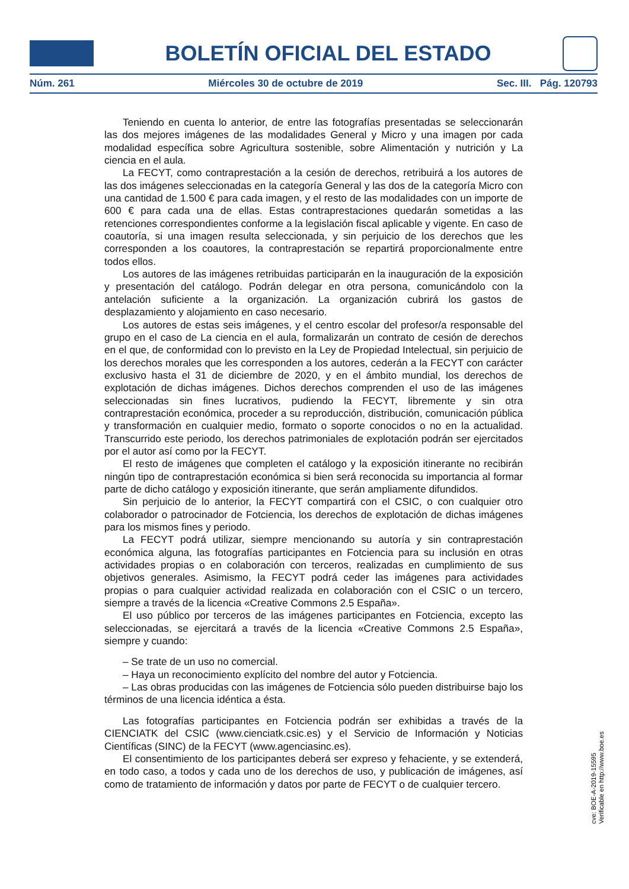BOLETÍN OFICIAL DEL ESTADO
Núm. 261 Miércoles 30 de octubre de 2019 Sec. III. Pág. 120793
Teniendo en cuenta lo anterior, de entre las fotografías presentadas se seleccionarán las dos mejores imágenes de las modalidades General y Micro y una imagen por cada modalidad específica sobre Agricultura sostenible, sobre Alimentación y nutrición y La ciencia en el aula.
La FECYT, como contraprestación a la cesión de derechos, retribuirá a los autores de las dos imágenes seleccionadas en la categoría General y las dos de la categoría Micro con una cantidad de 1.500 € para cada imagen, y el resto de las modalidades con un importe de 600 € para cada una de ellas. Estas contraprestaciones quedarán sometidas a las retenciones correspondientes conforme a la legislación fiscal aplicable y vigente. En caso de coautoría, si una imagen resulta seleccionada, y sin perjuicio de los derechos que les corresponden a los coautores, la contraprestación se repartirá proporcionalmente entre todos ellos.
Los autores de las imágenes retribuidas participarán en la inauguración de la exposición y presentación del catálogo. Podrán delegar en otra persona, comunicándolo con la antelación suficiente a la organización. La organización cubrirá los gastos de desplazamiento y alojamiento en caso necesario.
Los autores de estas seis imágenes, y el centro escolar del profesor/a responsable del grupo en el caso de La ciencia en el aula, formalizarán un contrato de cesión de derechos en el que, de conformidad con lo previsto en la Ley de Propiedad Intelectual, sin perjuicio de los derechos morales que les corresponden a los autores, cederán a la FECYT con carácter exclusivo hasta el 31 de diciembre de 2020, y en el ámbito mundial, los derechos de explotación de dichas imágenes. Dichos derechos comprenden el uso de las imágenes seleccionadas sin fines lucrativos, pudiendo la FECYT, libremente y sin otra contraprestación económica, proceder a su reproducción, distribución, comunicación pública y transformación en cualquier medio, formato o soporte conocidos o no en la actualidad. Transcurrido este periodo, los derechos patrimoniales de explotación podrán ser ejercitados por el autor así como por la FECYT.
El resto de imágenes que completen el catálogo y la exposición itinerante no recibirán ningún tipo de contraprestación económica si bien será reconocida su importancia al formar parte de dicho catálogo y exposición itinerante, que serán ampliamente difundidos.
Sin perjuicio de lo anterior, la FECYT compartirá con el CSIC, o con cualquier otro colaborador o patrocinador de Fotciencia, los derechos de explotación de dichas imágenes para los mismos fines y periodo.
La FECYT podrá utilizar, siempre mencionando su autoría y sin contraprestación económica alguna, las fotografías participantes en Fotciencia para su inclusión en otras actividades propias o en colaboración con terceros, realizadas en cumplimiento de sus objetivos generales. Asimismo, la FECYT podrá ceder las imágenes para actividades propias o para cualquier actividad realizada en colaboración con el CSIC o un tercero, siempre a través de la licencia «Creative Commons 2.5 España».
El uso público por terceros de las imágenes participantes en Fotciencia, excepto las seleccionadas, se ejercitará a través de la licencia «Creative Commons 2.5 España», siempre y cuando:
– Se trate de un uso no comercial.
– Haya un reconocimiento explícito del nombre del autor y Fotciencia.
– Las obras producidas con las imágenes de Fotciencia sólo pueden distribuirse bajo los términos de una licencia idéntica a ésta.
Las fotografías participantes en Fotciencia podrán ser exhibidas a través de la CIENCIATK del CSIC (www.cienciatk.csic.es) y el Servicio de Información y Noticias Científicas (SINC) de la FECYT (www.agenciasinc.es).
El consentimiento de los participantes deberá ser expreso y fehaciente, y se extenderá, en todo caso, a todos y cada uno de los derechos de uso, y publicación de imágenes, así como de tratamiento de información y datos por parte de FECYT o de cualquier tercero.
cve: BOE-A-2019-15595
Verificable en http://www.boe.es